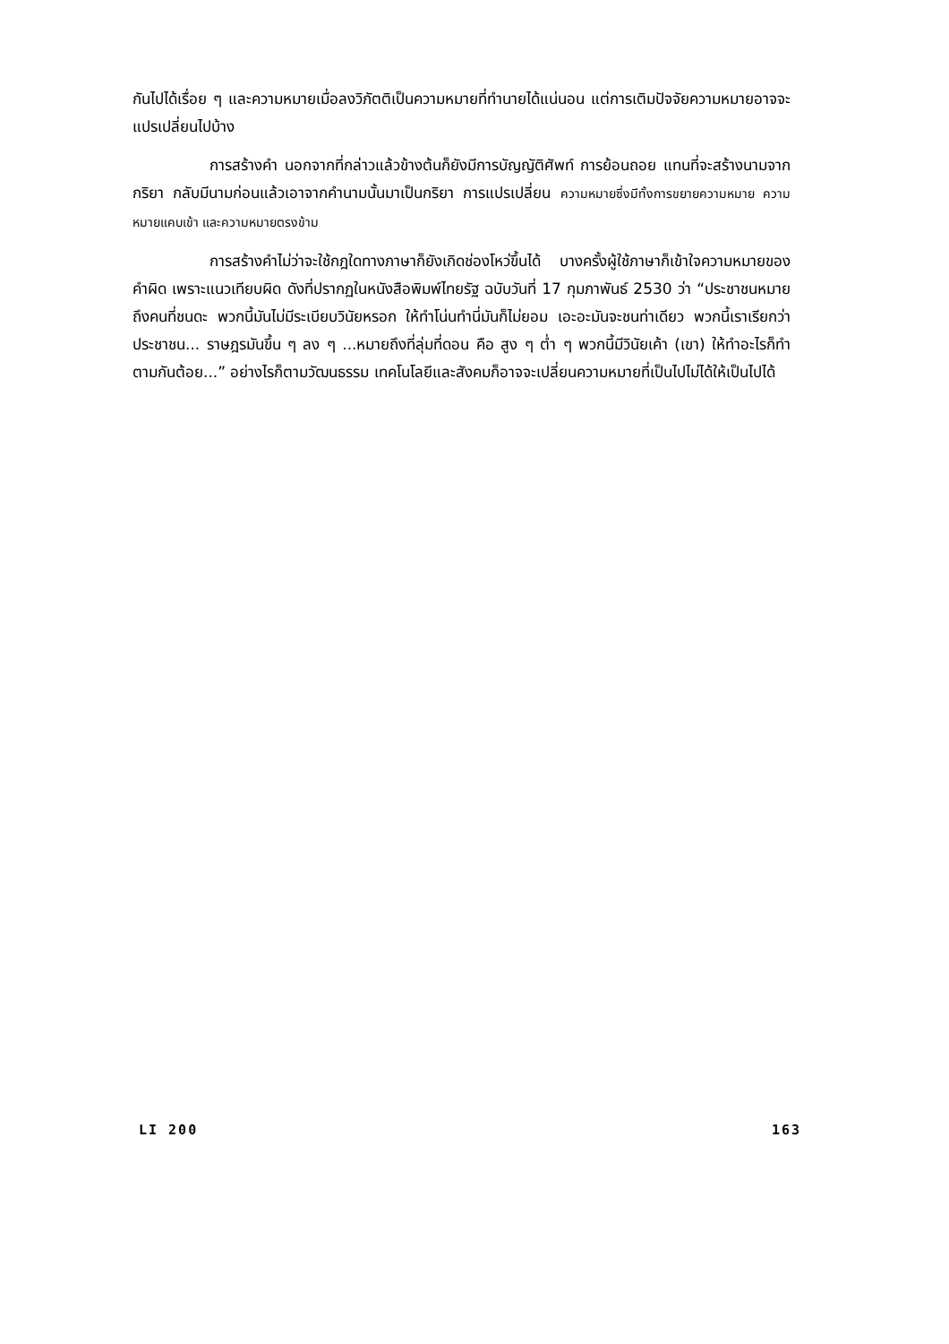กันไปได้เรื่อย ๆ และความหมายเมื่อลงวิภัตติเป็นความหมายที่ทำนายได้แน่นอน แต่การเติมปัจจัยความหมายอาจจะแปรเปลี่ยนไปบ้าง
การสร้างคำ นอกจากที่กล่าวแล้วข้างต้นก็ยังมีการบัญญัติศัพท์ การย้อนถอย แทนที่จะสร้างนามจากกริยา กลับมีนามก่อนแล้วเอาจากคำนามนั้นมาเป็นกริยา การแปรเปลี่ยน ความหมายซึ่งมีทั้งการขยายความหมาย ความหมายแคบเข้า และความหมายตรงข้าม
การสร้างคำไม่ว่าจะใช้กฎใดทางภาษาก็ยังเกิดช่องโหว่ขึ้นได้ บางครั้งผู้ใช้ภาษาก็เข้าใจความหมายของคำผิด เพราะแนวเทียบผิด ดังที่ปรากฏในหนังสือพิมพ์ไทยรัฐ ฉบับวันที่ 17 กุมภาพันธ์ 2530 ว่า “ประชาชนหมายถึงคนที่ชนดะ พวกนี้มันไม่มีระเบียบวินัยหรอก ให้ทำโน่นทำนี่มันก็ไม่ยอม เอะอะมันจะชนท่าเดียว พวกนี้เราเรียกว่าประชาชน... ราษฎรมันขึ้น ๆ ลง ๆ ...หมายถึงที่ลุ่มที่ดอน คือ สูง ๆ ต่ำ ๆ พวกนี้มีวินัยเค้า (เขา) ให้ทำอะไรก็ทำตามกันต้อย...” อย่างไรก็ตามวัฒนธรรม เทคโนโลยีและสังคมก็อาจจะเปลี่ยนความหมายที่เป็นไปไม่ได้ให้เป็นไปได้
LI 200 163